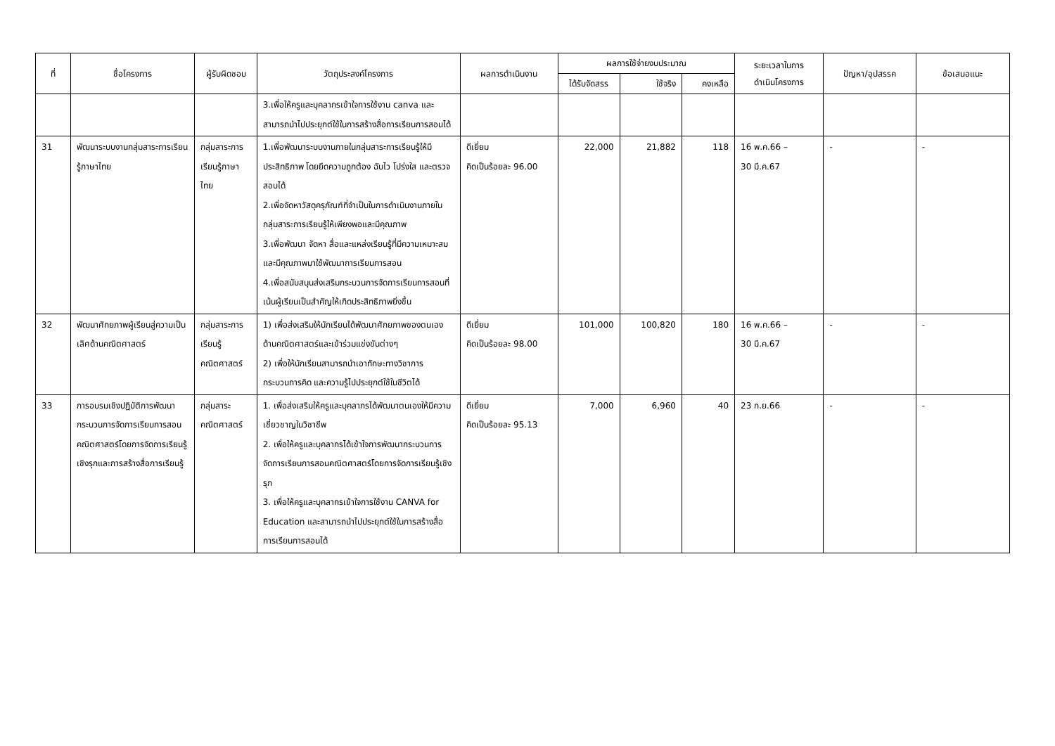| ที่ | ชื่อโครงการ | ผู้รับผิดชอบ | วัตถุประสงค์โครงการ | ผลการดำเนินงาน | ผลการใช้จ่ายงบประมาณ | | | ระยะเวลาในการ ดำเนินโครงการ | ปัญหา/อุปสรรค | ข้อเสนอแนะ |
| --- | --- | --- | --- | --- | --- | --- | --- | --- | --- | --- |
| | | | | | ได้รับจัดสรร | ใช้จริง | คงเหลือ | | | |
| | | | 3.เพื่อให้ครูและบุคลากรเข้าใจการใช้งาน canva และสามารถนำไปประยุกต์ใช้ในการสร้างสื่อการเรียนการสอนได้ | | | | | | | |
| 31 | พัฒนาระบบงานกลุ่มสาระการเรียนรู้ภาษาไทย | กลุ่มสาระการเรียนรู้ภาษาไทย | 1.เพื่อพัฒนาระบบงานภายในกลุ่มสาระการเรียนรู้ให้มีประสิทธิภาพ โดยยึดความถูกต้อง ฉับไว โปร่งใส และตรวจสอบได้ 2.เพื่อจัดหาวัสดุครุภัณฑ์ที่จำเป็นในการดำเนินงานภายในกลุ่มสาระการเรียนรู้ให้เพียงพอและมีคุณภาพ 3.เพื่อพัฒนา จัดหา สื่อและแหล่งเรียนรู้ที่มีความเหมาะสมและมีคุณภาพมาใช้พัฒนาการเรียนการสอน 4.เพื่อสนับสนุนส่งเสริมกระบวนการจัดการเรียนการสอนที่เน้นผู้เรียนเป็นสำคัญให้เกิดประสิทธิภาพยิ่งขึ้น | ดีเยี่ยม คิดเป็นร้อยละ 96.00 | 22,000 | 21,882 | 118 | 16 พ.ค.66 – 30 มี.ค.67 | - | - |
| 32 | พัฒนาศักยภาพผู้เรียนสู่ความเป็นเลิศด้านคณิตศาสตร์ | กลุ่มสาระการเรียนรู้คณิตศาสตร์ | 1) เพื่อส่งเสริมให้นักเรียนได้พัฒนาศักยภาพของตนเองด้านคณิตศาสตร์และเข้าร่วมแข่งขันต่างๆ 2) เพื่อให้นักเรียนสามารถนำเอาทักษะทางวิชาการ กระบวนการคิด และความรู้ไปประยุกต์ใช้ในชีวิตได้ | ดีเยี่ยม คิดเป็นร้อยละ 98.00 | 101,000 | 100,820 | 180 | 16 พ.ค.66 – 30 มี.ค.67 | - | - |
| 33 | การอบรมเชิงปฏิบัติการพัฒนากระบวนการจัดการเรียนการสอนคณิตศาสตร์โดยการจัดการเรียนรู้เชิงรุกและการสร้างสื่อการเรียนรู้ | กลุ่มสาระคณิตศาสตร์ | 1. เพื่อส่งเสริมให้ครูและบุคลากรได้พัฒนาตนเองให้มีความเชี่ยวชาญในวิชาชีพ 2. เพื่อให้ครูและบุคลากรได้เข้าใจการพัฒนากระบวนการจัดการเรียนการสอนคณิตศาสตร์โดยการจัดการเรียนรู้เชิงรุก 3. เพื่อให้ครูและบุคลากรเข้าใจการใช้งาน CANVA for Education และสามารถนำไปประยุกต์ใช้ในการสร้างสื่อการเรียนการสอนได้ | ดีเยี่ยม คิดเป็นร้อยละ 95.13 | 7,000 | 6,960 | 40 | 23 ก.ย.66 | - | - |